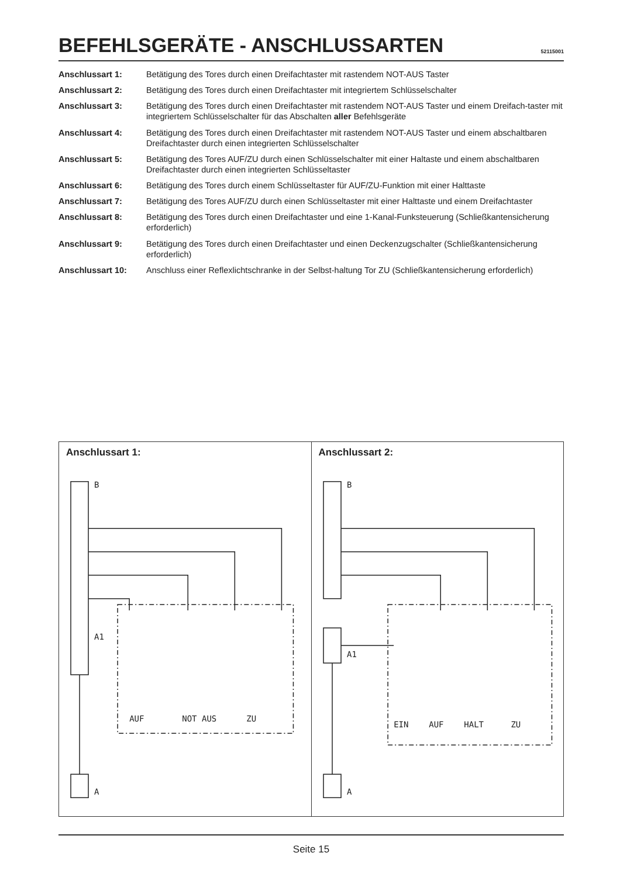BEFEHLSGERÄTE - ANSCHLUSSARTEN
52115001
Anschlussart 1: Betätigung des Tores durch einen Dreifachtaster mit rastendem NOT-AUS Taster
Anschlussart 2: Betätigung des Tores durch einen Dreifachtaster mit integriertem Schlüsselschalter
Anschlussart 3: Betätigung des Tores durch einen Dreifachtaster mit rastendem NOT-AUS Taster und einem Dreifach-taster mit integriertem Schlüsselschalter für das Abschalten aller Befehlsgeräte
Anschlussart 4: Betätigung des Tores durch einen Dreifachtaster mit rastendem NOT-AUS Taster und einem abschaltbaren Dreifachtaster durch einen integrierten Schlüsselschalter
Anschlussart 5: Betätigung des Tores AUF/ZU durch einen Schlüsselschalter mit einer Haltaste und einem abschaltbaren Dreifachtaster durch einen integrierten Schlüsseltaster
Anschlussart 6: Betätigung des Tores durch einem Schlüsseltaster für AUF/ZU-Funktion mit einer Halttaste
Anschlussart 7: Betätigung des Tores AUF/ZU durch einen Schlüsseltaster mit einer Halttaste und einem Dreifachtaster
Anschlussart 8: Betätigung des Tores durch einen Dreifachtaster und eine 1-Kanal-Funksteuerung (Schließkantensicherung erforderlich)
Anschlussart 9: Betätigung des Tores durch einen Dreifachtaster und einen Deckenzugschalter (Schließkantensicherung erforderlich)
Anschlussart 10: Anschluss einer Reflexlichtschranke in der Selbst-haltung Tor ZU (Schließkantensicherung erforderlich)
Anschlussart 1:
AUF
NOT AUS
ZU
B
A1
A
Anschlussart 2:
EIN
AUF
HALT
ZU
B
A1
A
Seite 15